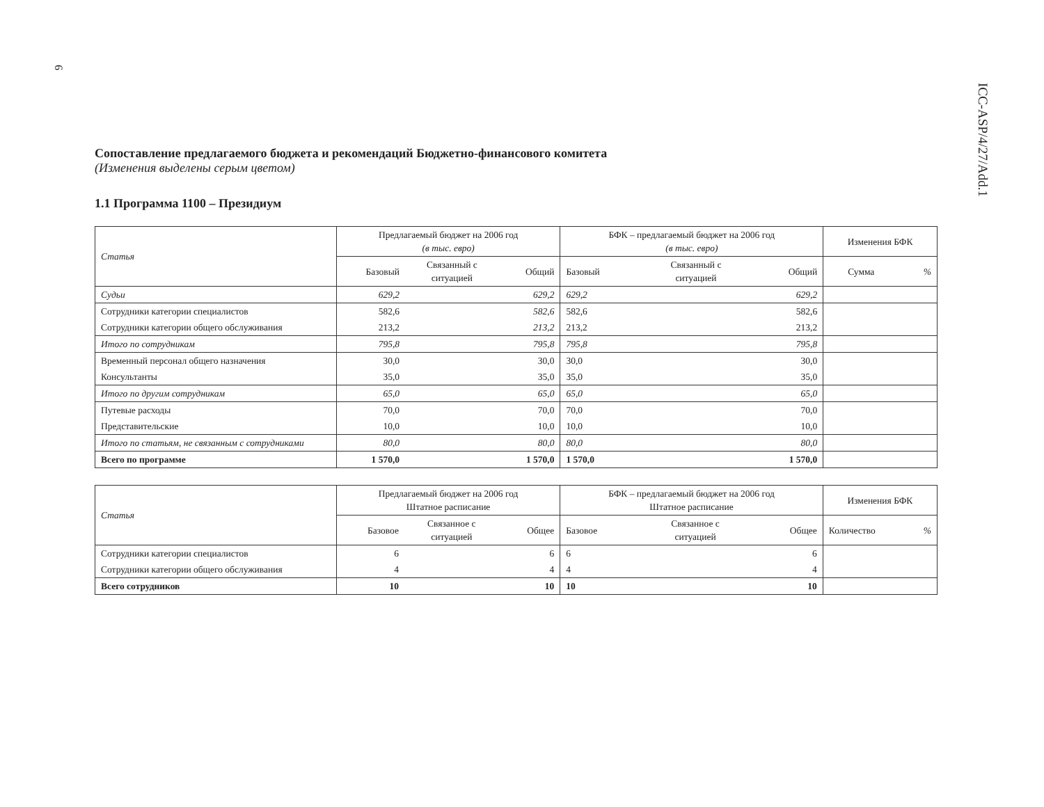6
ICC-ASP/4/27/Add.1
Сопоставление предлагаемого бюджета и рекомендаций Бюджетно-финансового комитета
(Изменения выделены серым цветом)
1.1 Программа 1100 – Президиум
| Статья | Предлагаемый бюджет на 2006 год (в тыс. евро) | | | БФК – предлагаемый бюджет на 2006 год (в тыс. евро) | | | Изменения БФК | |
| --- | --- | --- | --- | --- | --- | --- | --- | --- |
| | Базовый | Связанный с ситуацией | Общий | Базовый | Связанный с ситуацией | Общий | Сумма | % |
| Судьи | 629,2 | | 629,2 | 629,2 | | 629,2 | | |
| Сотрудники категории специалистов | 582,6 | | 582,6 | 582,6 | | 582,6 | | |
| Сотрудники категории общего обслуживания | 213,2 | | 213,2 | 213,2 | | 213,2 | | |
| Итого по сотрудникам | 795,8 | | 795,8 | 795,8 | | 795,8 | | |
| Временный персонал общего назначения | 30,0 | | 30,0 | 30,0 | | 30,0 | | |
| Консультанты | 35,0 | | 35,0 | 35,0 | | 35,0 | | |
| Итого по другим сотрудникам | 65,0 | | 65,0 | 65,0 | | 65,0 | | |
| Путевые расходы | 70,0 | | 70,0 | 70,0 | | 70,0 | | |
| Представительские | 10,0 | | 10,0 | 10,0 | | 10,0 | | |
| Итого по статьям, не связанным с сотрудниками | 80,0 | | 80,0 | 80,0 | | 80,0 | | |
| Всего по программе | 1 570,0 | | 1 570,0 | 1 570,0 | | 1 570,0 | | |
| Статья | Предлагаемый бюджет на 2006 год Штатное расписание | | | БФК – предлагаемый бюджет на 2006 год Штатное расписание | | | Изменения БФК | |
| --- | --- | --- | --- | --- | --- | --- | --- | --- |
| | Базовое | Связанное с ситуацией | Общее | Базовое | Связанное с ситуацией | Общее | Количество | % |
| Сотрудники категории специалистов | 6 | | 6 | 6 | | 6 | | |
| Сотрудники категории общего обслуживания | 4 | | 4 | 4 | | 4 | | |
| Всего сотрудников | 10 | | 10 | 10 | | 10 | | |